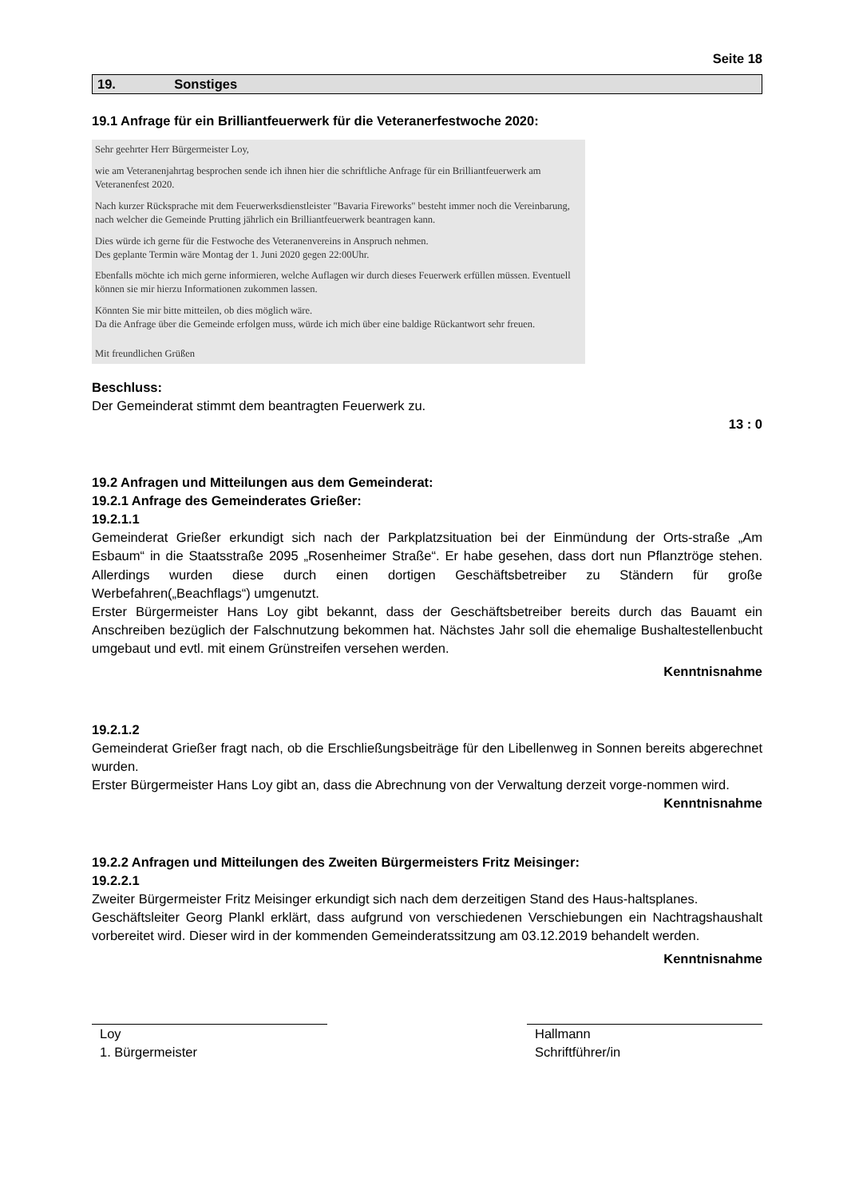Seite 18
19. Sonstiges
19.1 Anfrage für ein Brilliantfeuerwerk für die Veteranerfestwoche 2020:
Sehr geehrter Herr Bürgermeister Loy,
wie am Veteranenjahrtag besprochen sende ich ihnen hier die schriftliche Anfrage für ein Brilliantfeuerwerk am Veteranenfest 2020.
Nach kurzer Rücksprache mit dem Feuerwerksdienstleister "Bavaria Fireworks" besteht immer noch die Vereinbarung, nach welcher die Gemeinde Prutting jährlich ein Brilliantfeuerwerk beantragen kann.
Dies würde ich gerne für die Festwoche des Veteranenvereins in Anspruch nehmen.
Des geplante Termin wäre Montag der 1. Juni 2020 gegen 22:00Uhr.
Ebenfalls möchte ich mich gerne informieren, welche Auflagen wir durch dieses Feuerwerk erfüllen müssen. Eventuell können sie mir hierzu Informationen zukommen lassen.
Könnten Sie mir bitte mitteilen, ob dies möglich wäre.
Da die Anfrage über die Gemeinde erfolgen muss, würde ich mich über eine baldige Rückantwort sehr freuen.
Mit freundlichen Grüßen
Beschluss:
Der Gemeinderat stimmt dem beantragten Feuerwerk zu.
13 : 0
19.2 Anfragen und Mitteilungen aus dem Gemeinderat:
19.2.1 Anfrage des Gemeinderates Grießer:
19.2.1.1
Gemeinderat Grießer erkundigt sich nach der Parkplatzsituation bei der Einmündung der Orts-straße „Am Esbaum“ in die Staatsstraße 2095 „Rosenheimer Straße“. Er habe gesehen, dass dort nun Pflanztröge stehen. Allerdings wurden diese durch einen dortigen Geschäftsbetreiber zu Ständern für große Werbefahren(„Beachflags“) umgenutzt.
Erster Bürgermeister Hans Loy gibt bekannt, dass der Geschäftsbetreiber bereits durch das Bauamt ein Anschreiben bezüglich der Falschnutzung bekommen hat. Nächstes Jahr soll die ehemalige Bushaltestellenbucht umgebaut und evtl. mit einem Grünstreifen versehen werden.
Kenntnisnahme
19.2.1.2
Gemeinderat Grießer fragt nach, ob die Erschließungsbeiträge für den Libellenweg in Sonnen bereits abgerechnet wurden.
Erster Bürgermeister Hans Loy gibt an, dass die Abrechnung von der Verwaltung derzeit vorge-nommen wird.
Kenntnisnahme
19.2.2 Anfragen und Mitteilungen des Zweiten Bürgermeisters Fritz Meisinger:
19.2.2.1
Zweiter Bürgermeister Fritz Meisinger erkundigt sich nach dem derzeitigen Stand des Haus-haltsplanes.
Geschäftsleiter Georg Plankl erklärt, dass aufgrund von verschiedenen Verschiebungen ein Nachtragshaushalt vorbereitet wird. Dieser wird in der kommenden Gemeinderatssitzung am 03.12.2019 behandelt werden.
Kenntnisnahme
Loy
1. Bürgermeister
Hallmann
Schriftführer/in